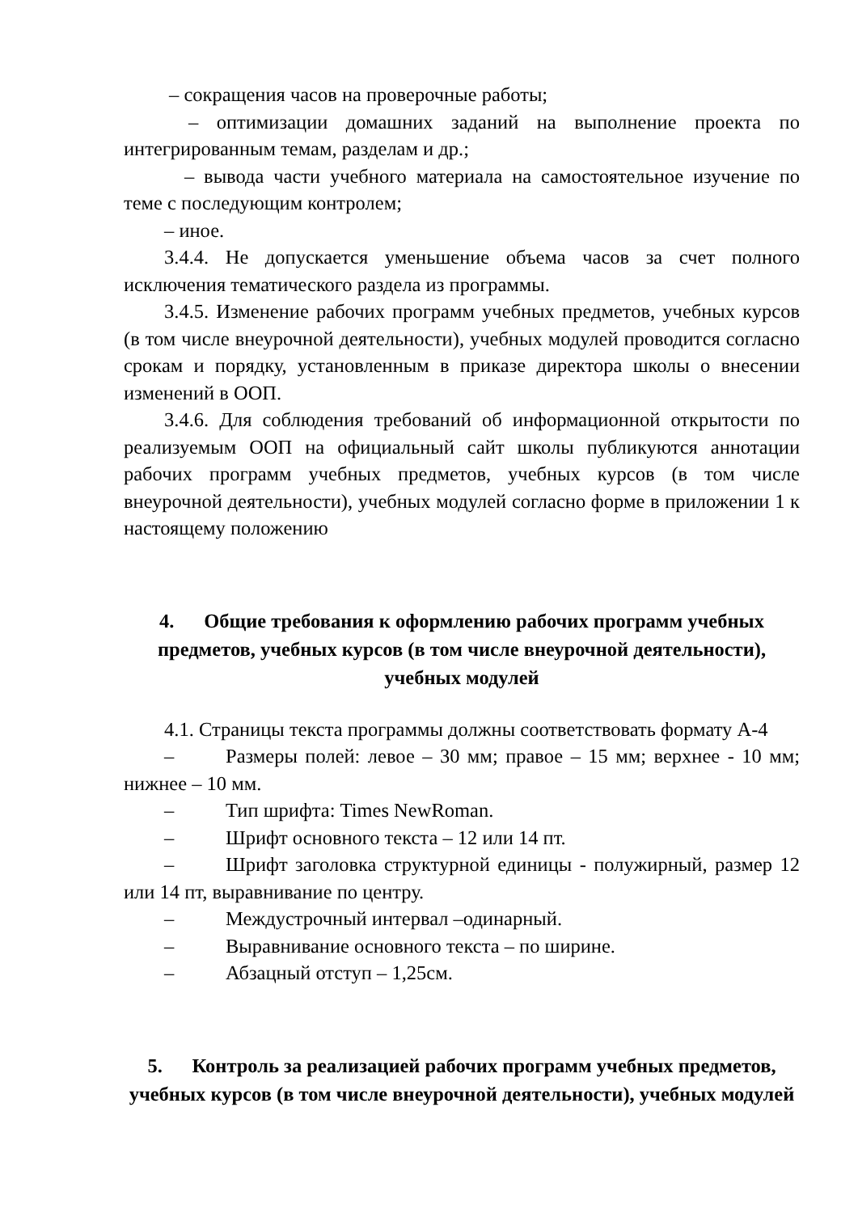– сокращения часов на проверочные работы;
– оптимизации домашних заданий на выполнение проекта по интегрированным темам, разделам и др.;
– вывода части учебного материала на самостоятельное изучение по теме с последующим контролем;
– иное.
3.4.4. Не допускается уменьшение объема часов за счет полного исключения тематического раздела из программы.
3.4.5. Изменение рабочих программ учебных предметов, учебных курсов (в том числе внеурочной деятельности), учебных модулей проводится согласно срокам и порядку, установленным в приказе директора школы о внесении изменений в ООП.
3.4.6. Для соблюдения требований об информационной открытости по реализуемым ООП на официальный сайт школы публикуются аннотации рабочих программ учебных предметов, учебных курсов (в том числе внеурочной деятельности), учебных модулей согласно форме в приложении 1 к настоящему положению
4. Общие требования к оформлению рабочих программ учебных предметов, учебных курсов (в том числе внеурочной деятельности), учебных модулей
4.1. Страницы текста программы должны соответствовать формату А-4
– Размеры полей: левое – 30 мм; правое – 15 мм; верхнее - 10 мм; нижнее – 10 мм.
– Тип шрифта: Times NewRoman.
– Шрифт основного текста – 12 или 14 пт.
– Шрифт заголовка структурной единицы - полужирный, размер 12 или 14 пт, выравнивание по центру.
– Междустрочный интервал –одинарный.
– Выравнивание основного текста – по ширине.
– Абзацный отступ – 1,25см.
5. Контроль за реализацией рабочих программ учебных предметов, учебных курсов (в том числе внеурочной деятельности), учебных модулей